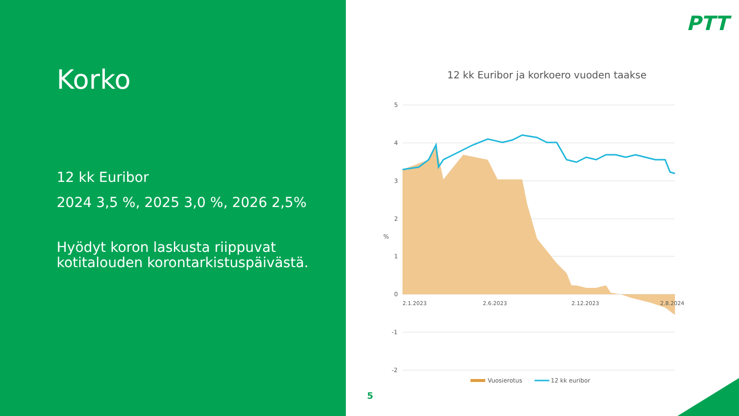Korko
12 kk Euribor
2024 3,5 %, 2025 3,0 %, 2026 2,5%
Hyödyt koron laskusta riippuvat kotitalouden korontarkistuspäivästä.
PTT
12 kk Euribor ja korkoero vuoden taakse
5
4
3
2
1
0
-1
-2
%
2.1.2023
2.6.2023
2.12.2023
2.8.2024
Vuosierotus
12 kk euribor
5